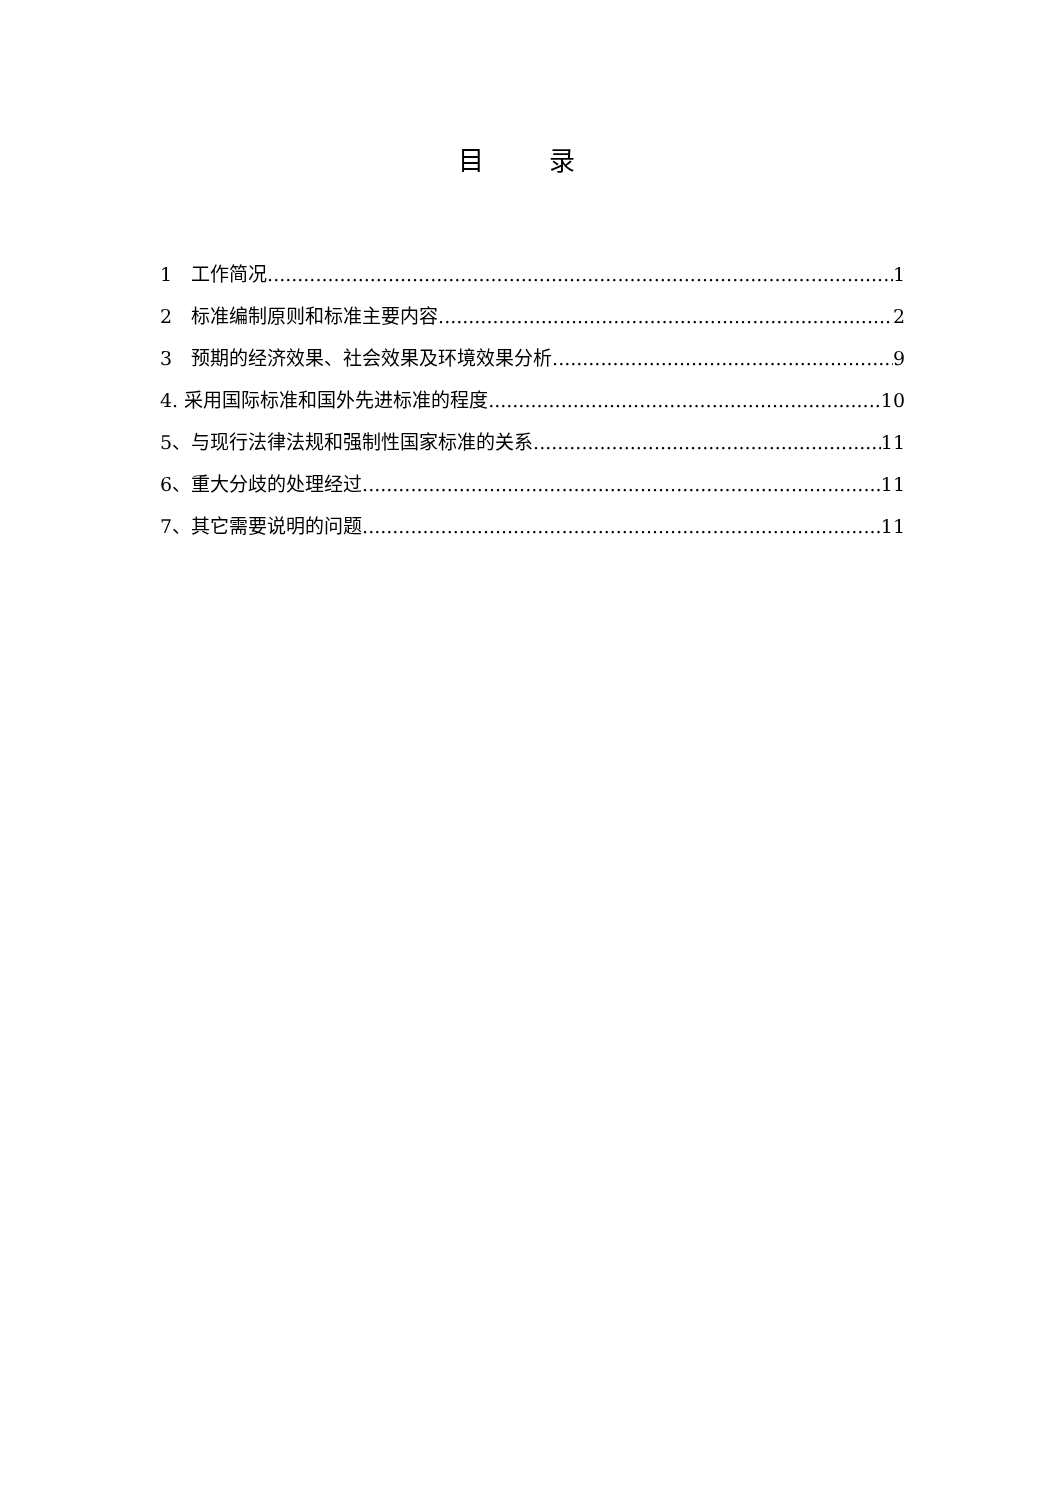目 录
1　工作简况 1
2　标准编制原则和标准主要内容 2
3　预期的经济效果、社会效果及环境效果分析 9
4. 采用国际标准和国外先进标准的程度 10
5、与现行法律法规和强制性国家标准的关系 11
6、重大分歧的处理经过 11
7、其它需要说明的问题 11